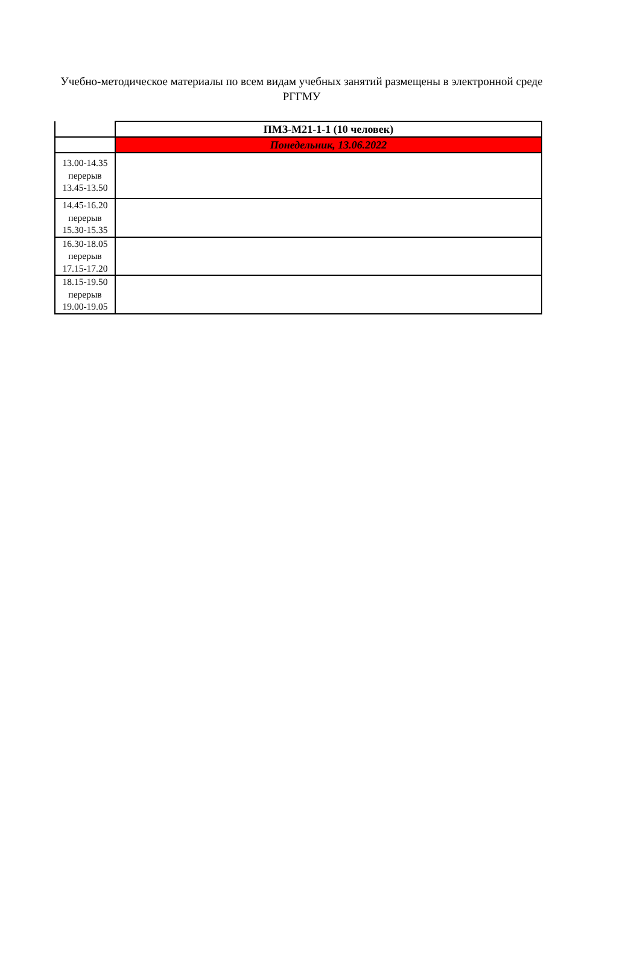Учебно-методическое материалы по всем видам учебных занятий размещены в электронной среде РГГМУ
| | ПМЗ-М21-1-1 (10 человек) |
| | Понедельник, 13.06.2022 |
| 13.00-14.35 перерыв 13.45-13.50 | |
| 14.45-16.20 перерыв 15.30-15.35 | |
| 16.30-18.05 перерыв 17.15-17.20 | |
| 18.15-19.50 перерыв 19.00-19.05 | |